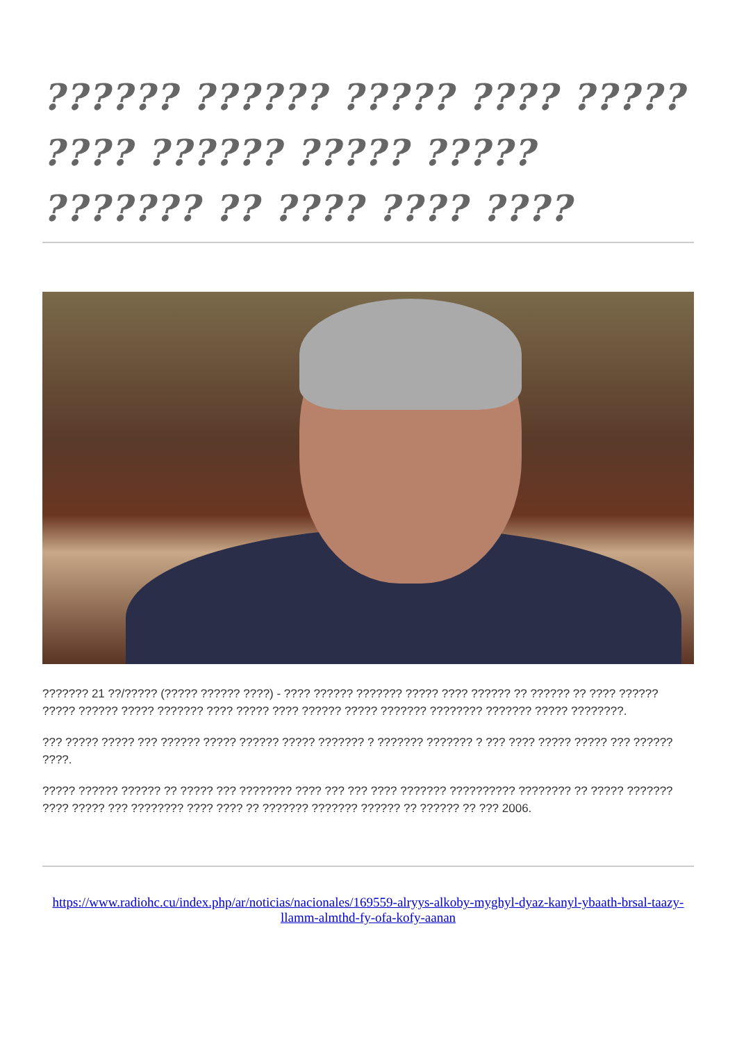?????? ?????? ????? ???? ????? ???? ?????? ????? ????? ??????? ?? ???? ???? ????
??????? 21 ??/????? (????? ?????? ????) - ???? ?????? ??????? ????? ???? ?????? ?? ?????? ?? ???? ?????? ????? ?????? ????? ??????? ???? ????? ???? ?????? ????? ??????? ???????? ??????? ????? ????????.
??? ????? ????? ??? ?????? ????? ?????? ????? ??????? ? ??????? ??????? ? ??? ???? ????? ????? ??? ?????? ????.
????? ?????? ?????? ?? ????? ??? ???????? ???? ??? ??? ???? ??????? ?????????? ???????? ?? ????? ??????? ???? ????? ??? ???????? ???? ???? ?? ??????? ??????? ?????? ?? ?????? ?? ??? 2006.
https://www.radiohc.cu/index.php/ar/noticias/nacionales/169559-alryys-alkoby-myghyl-dyaz-kanyl-ybaath-brsal-taazy-llamm-almthd-fy-ofa-kofy-aanan